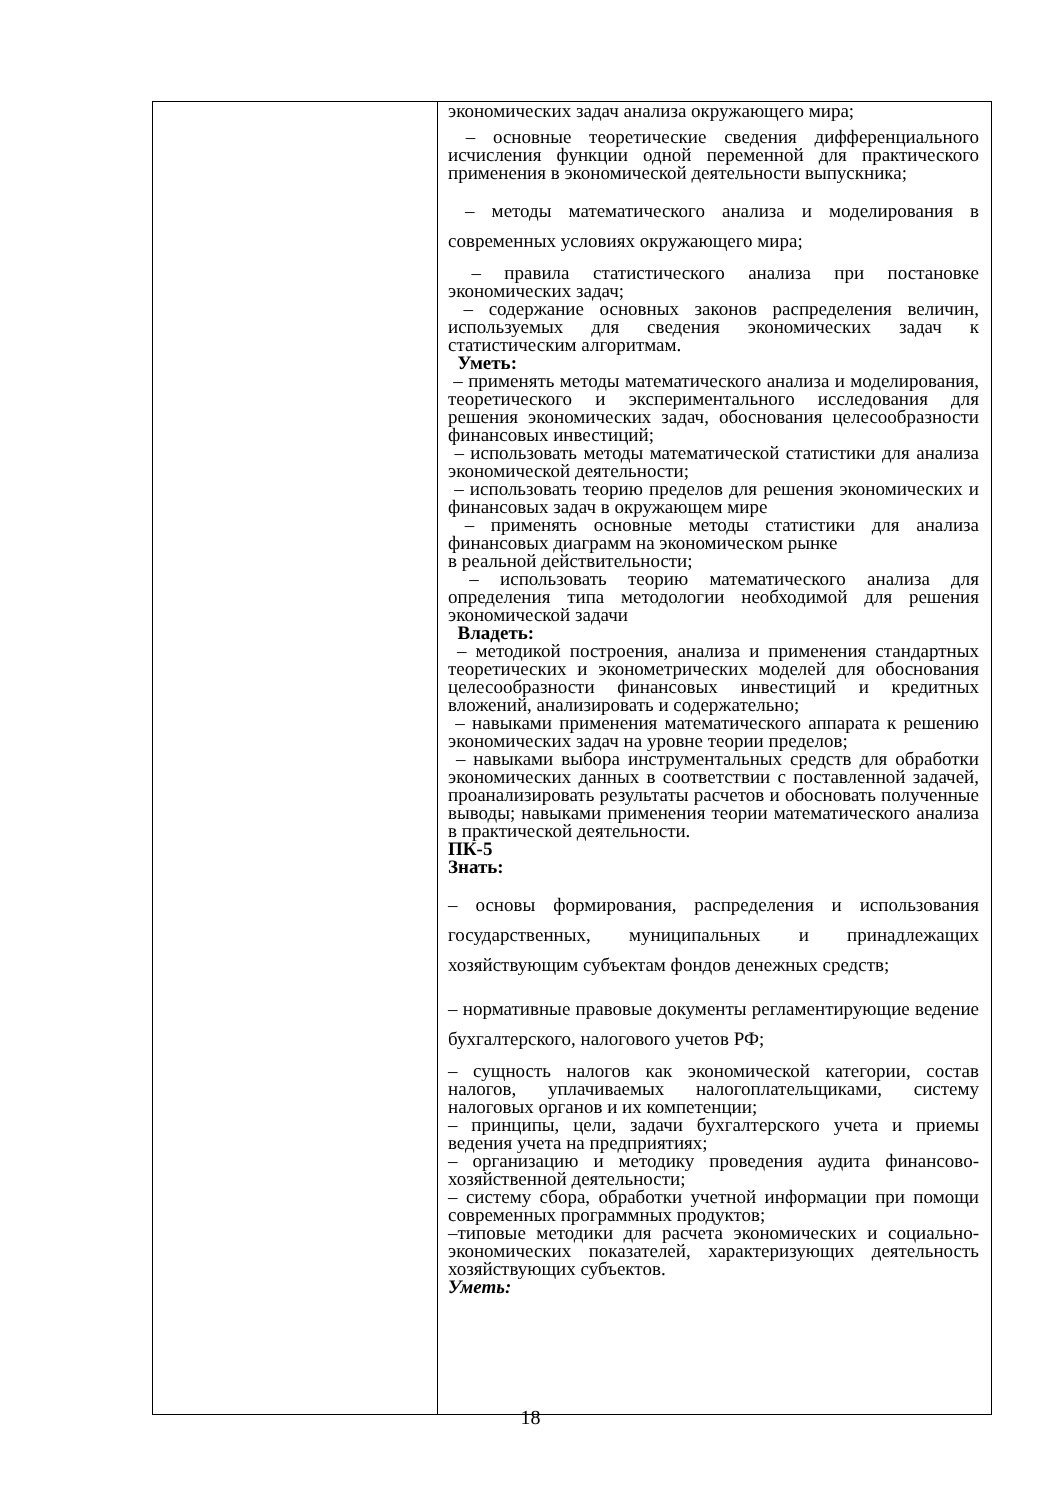| | экономических задач анализа окружающего мира; – основные теоретические сведения дифференциального исчисления функции одной переменной для практического применения в экономической деятельности выпускника; – методы математического анализа и моделирования в современных условиях окружающего мира; – правила статистического анализа при постановке экономических задач; – содержание основных законов распределения величин, используемых для сведения экономических задач к статистическим алгоритмам. Уметь: – применять методы математического анализа и моделирования, теоретического и экспериментального исследования для решения экономических задач, обоснования целесообразности финансовых инвестиций; – использовать методы математической статистики для анализа экономической деятельности; – использовать теорию пределов для решения экономических и финансовых задач в окружающем мире – применять основные методы статистики для анализа финансовых диаграмм на экономическом рынке в реальной действительности; – использовать теорию математического анализа для определения типа методологии необходимой для решения экономической задачи Владеть: – методикой построения, анализа и применения стандартных теоретических и эконометрических моделей для обоснования целесообразности финансовых инвестиций и кредитных вложений, анализировать и содержательно; – навыками применения математического аппарата к решению экономических задач на уровне теории пределов; – навыками выбора инструментальных средств для обработки экономических данных в соответствии с поставленной задачей, проанализировать результаты расчетов и обосновать полученные выводы; навыками применения теории математического анализа в практической деятельности. ПК-5 Знать: – основы формирования, распределения и использования государственных, муниципальных и принадлежащих хозяйствующим субъектам фондов денежных средств; – нормативные правовые документы регламентирующие ведение бухгалтерского, налогового учетов РФ; – сущность налогов как экономической категории, состав налогов, уплачиваемых налогоплательщиками, систему налоговых органов и их компетенции; – принципы, цели, задачи бухгалтерского учета и приемы ведения учета на предприятиях; – организацию и методику проведения аудита финансово-хозяйственной деятельности; – систему сбора, обработки учетной информации при помощи современных программных продуктов; –типовые методики для расчета экономических и социально-экономических показателей, характеризующих деятельность хозяйствующих субъектов. Уметь: |
18